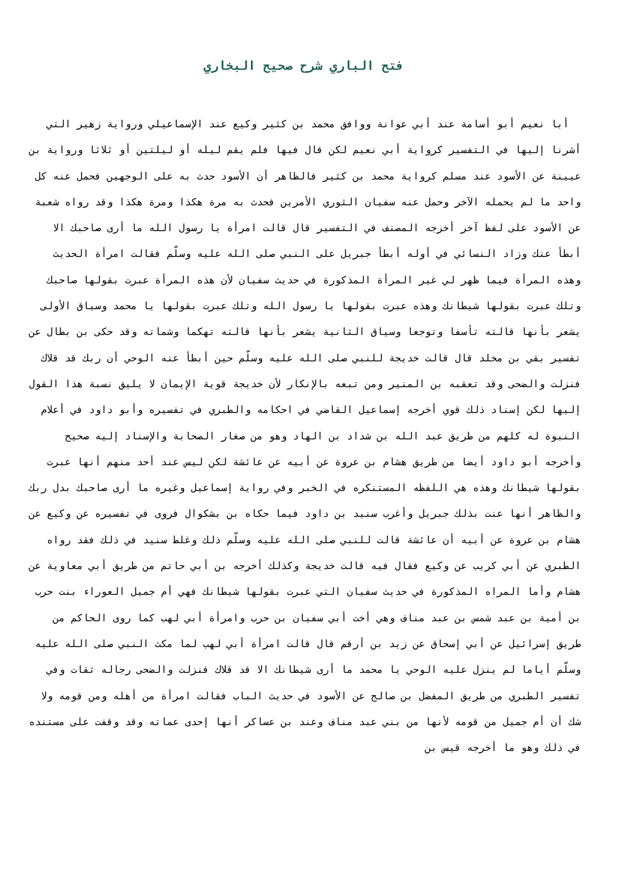فتح الباري شرح صحيح البخاري
أبا نعيم أبو أسامة عند أبي عوانة ووافق محمد بن كثير وكيع عند الإسماعيلي ورواية زهير التي أشرنا إليها في التفسير كرواية أبي نعيم لكن قال فيها فلم يقم ليله أو ليلتين أو ثلاثا ورواية بن عيينة عن الأسود عند مسلم كرواية محمد بن كثير فالظاهر أن الأسود حدث به على الوجهين فحمل عنه كل واحد ما لم يحمله الآخر وحمل عنه سفيان الثوري الأمرين فحدث به مرة هكذا ومرة هكذا وقد رواه شعبة عن الأسود على لفظ آخر أخرجه المصنف في التفسير قال قالت امرأة يا رسول الله ما أرى صاحبك الا أبطأ عنك وزاد النسائي في أوله أبطأ جبريل على النبي صلى الله عليه وسلّم فقالت امرأة الحديث وهذه المرأة فيما ظهر لي غير المرأة المذكورة في حديث سفيان لأن هذه المرأة عبرت بقولها صاحبك وتلك عبرت بقولها شيطانك وهذه عبرت بقولها يا رسول الله وتلك عبرت بقولها يا محمد وسياق الأولى يشعر بأنها قالته تأسفا وتوجعا وسياق الثانية يشعر بأنها قالته تهكما وشماته وقد حكى بن بطال عن تفسير بقي بن مخلد قال قالت خديجة للنبي صلى الله عليه وسلّم حين أبطأ عنه الوحي أن ربك قد قلاك فنزلت والضحى وقد تعقبه بن المنير ومن تبعه بالإنكار لأن خديجة قوية الإيمان لا يليق نسبة هذا القول إليها لكن إسناد ذلك قوي أخرجه إسماعيل القاضي في احكامه والطبري في تفسيره وأبو داود في أعلام النبوة له كلهم من طريق عبد الله بن شداد بن الهاد وهو من صغار الصحابة والإسناد إليه صحيح وأخرجه أبو داود أيضا من طريق هشام بن عروة عن أبيه عن عائشة لكن ليس عند أحد منهم أنها عبرت بقولها شيطانك وهذه هي اللفظه المستنكره في الخبر وفي رواية إسماعيل وغيره ما أرى صاحبك بدل ربك والظاهر أنها عنت بذلك جبريل وأغرب سنيد بن داود فيما حكاه بن بشكوال فروى في تفسيره عن وكيع عن هشام بن عروة عن أبيه أن عائشة قالت للنبي صلى الله عليه وسلّم ذلك وغلط سنيد في ذلك فقد رواه الطبري عن أبي كريب عن وكيع فقال فيه قالت خديجة وكذلك أخرجه بن أبي حاتم من طريق أبي معاوية عن هشام وأما المراه المذكورة في حديث سفيان التي عبرت بقولها شيطانك فهي أم جميل العوراء بنت حرب بن أمية بن عبد شمس بن عبد مناف وهي أخت أبي سفيان بن حرب وامرأة أبي لهب كما روى الحاكم من طريق إسرائيل عن أبي إسحاق عن زيد بن أرقم قال قالت امرأة أبي لهب لما مكث النبي صلى الله عليه وسلّم أياما لم ينزل عليه الوحي يا محمد ما أرى شيطانك الا قد قلاك فنزلت والضحى رجاله ثقات وفي تفسير الطبري من طريق المفضل بن صالح عن الأسود في حديث الباب فقالت امرأة من أهله ومن قومه ولا شك أن أم جميل من قومه لأنها من بني عبد مناف وعند بن عساكر أنها إحدى عماته وقد وقفت على مستنده في ذلك وهو ما أخرجه قيس بن